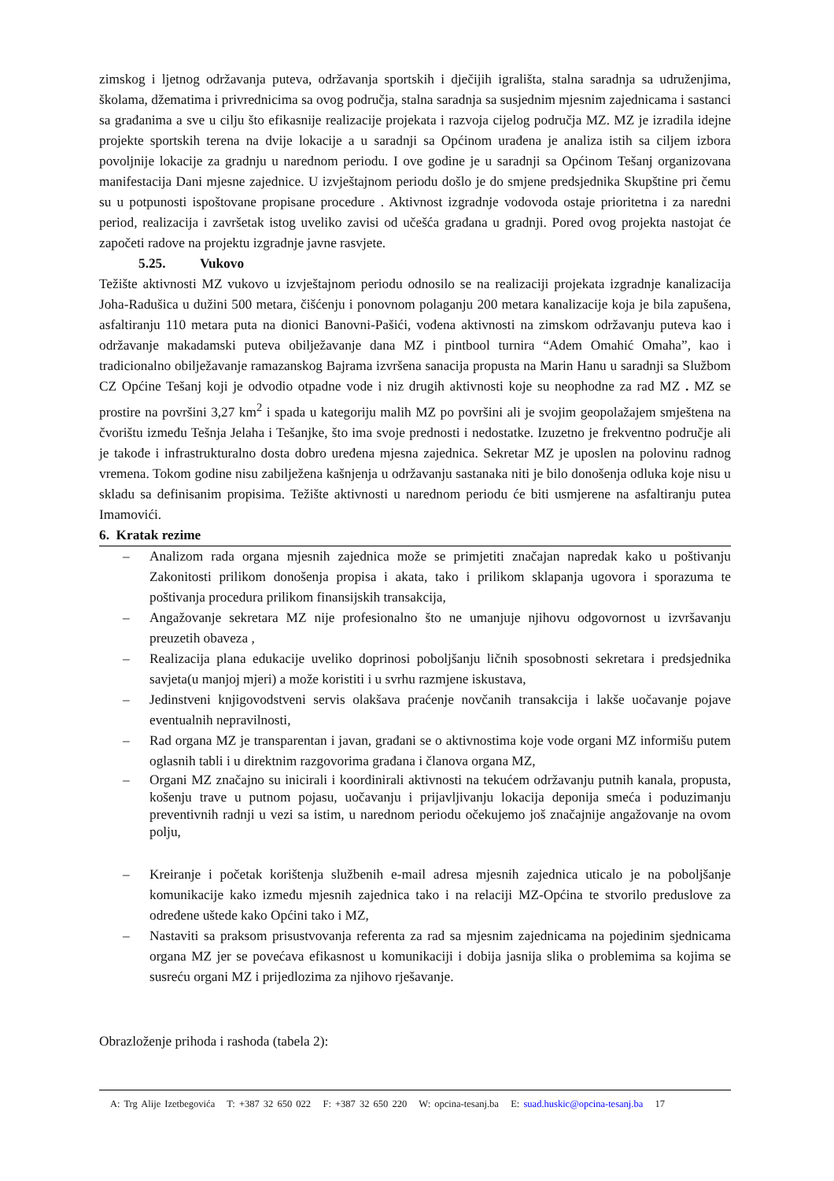zimskog i ljetnog održavanja puteva, održavanja sportskih i dječijih igrališta, stalna saradnja sa udruženjima, školama, džematima i privrednicima sa ovog područja, stalna saradnja sa susjednim mjesnim zajednicama i sastanci sa građanima a sve u cilju što efikasnije realizacije projekata i razvoja cijelog područja MZ. MZ je izradila idejne projekte sportskih terena na dvije lokacije a u saradnji sa Općinom urađena je analiza istih sa ciljem izbora povoljnije lokacije za gradnju u narednom periodu. I ove godine je u saradnji sa Općinom Tešanj organizovana manifestacija Dani mjesne zajednice. U izvještajnom periodu došlo je do smjene predsjednika Skupštine pri čemu su u potpunosti ispoštovane propisane procedure . Aktivnost izgradnje vodovoda ostaje prioritetna i za naredni period, realizacija i završetak istog uveliko zavisi od učešća građana u gradnji. Pored ovog projekta nastojat će započeti radove na projektu izgradnje javne rasvjete.
5.25. Vukovo
Težište aktivnosti MZ vukovo u izvještajnom periodu odnosilo se na realizaciji projekata izgradnje kanalizacija Joha-Radušica u dužini 500 metara, čišćenju i ponovnom polaganju 200 metara kanalizacije koja je bila zapušena, asfaltiranju 110 metara puta na dionici Banovni-Pašići, vođena aktivnosti na zimskom održavanju puteva kao i održavanje makadamski puteva obilježavanje dana MZ i pintbool turnira “Adem Omahić Omaha”, kao i tradicionalno obilježavanje ramazanskog Bajrama izvršena sanacija propusta na Marin Hanu u saradnji sa Službom CZ Općine Tešanj koji je odvodio otpadne vode i niz drugih aktivnosti koje su neophodne za rad MZ . MZ se prostire na površini 3,27 km<sup>2</sup> i spada u kategoriju malih MZ po površini ali je svojim geopolažajem smještena na čvorištu između Tešnja Jelaha i Tešanjke, što ima svoje prednosti i nedostatke. Izuzetno je frekventno područje ali je takođe i infrastrukturalno dosta dobro uređena mjesna zajednica. Sekretar MZ je uposlen na polovinu radnog vremena. Tokom godine nisu zabilježena kašnjenja u održavanju sastanaka niti je bilo donošenja odluka koje nisu u skladu sa definisanim propisima. Težište aktivnosti u narednom periodu će biti usmjerene na asfaltiranju putea Imamovići.
6. Kratak rezime
– Analizom rada organa mjesnih zajednica može se primjetiti značajan napredak kako u poštivanju Zakonitosti prilikom donošenja propisa i akata, tako i prilikom sklapanja ugovora i sporazuma te poštivanja procedura prilikom finansijskih transakcija,
– Angažovanje sekretara MZ nije profesionalno što ne umanjuje njihovu odgovornost u izvršavanju preuzetih obaveza ,
– Realizacija plana edukacije uveliko doprinosi poboljšanju ličnih sposobnosti sekretara i predsjednika savjeta(u manjoj mjeri) a može koristiti i u svrhu razmjene iskustava,
– Jedinstveni knjigovodstveni servis olakšava praćenje novčanih transakcija i lakše uočavanje pojave eventualnih nepravilnosti,
– Rad organa MZ je transparentan i javan, građani se o aktivnostima koje vode organi MZ informišu putem oglasnih tabli i u direktnim razgovorima građana i članova organa MZ,
– Organi MZ značajno su inicirali i koordinirali aktivnosti na tekućem održavanju putnih kanala, propusta, košenju trave u putnom pojasu, uočavanju i prijavljivanju lokacija deponija smeća i poduzimanju preventivnih radnji u vezi sa istim, u narednom periodu očekujemo još značajnije angažovanje na ovom polju,
– Kreiranje i početak korištenja službenih e-mail adresa mjesnih zajednica uticalo je na poboljšanje komunikacije kako između mjesnih zajednica tako i na relaciji MZ-Općina te stvorilo preduslove za određene uštede kako Općini tako i MZ,
– Nastaviti sa praksom prisustvovanja referenta za rad sa mjesnim zajednicama na pojedinim sjednicama organa MZ jer se povećava efikasnost u komunikaciji i dobija jasnija slika o problemima sa kojima se susreću organi MZ i prijedlozima za njihovo rješavanje.
Obrazloženje prihoda i rashoda (tabela 2):
A: Trg Alije Izetbegovića T: +387 32 650 022 F: +387 32 650 220 W: opcina-tesanj.ba E: suad.huskic@opcina-tesanj.ba 17